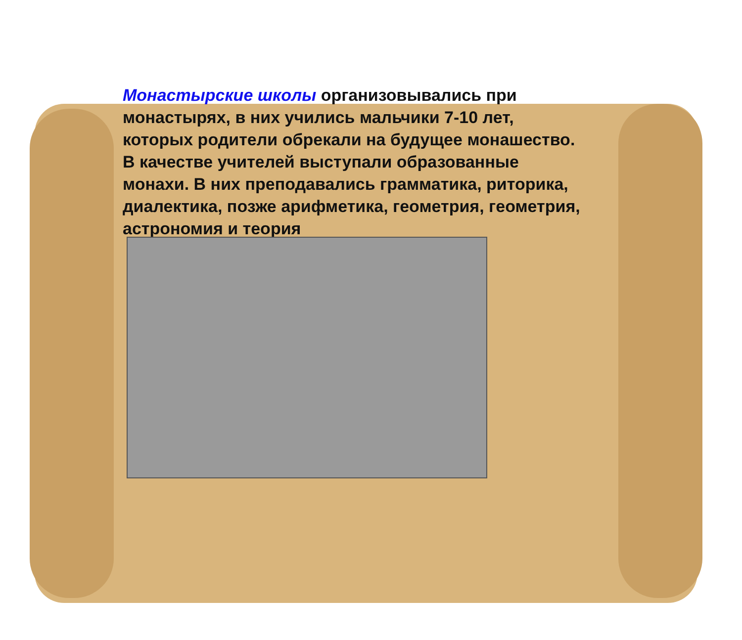Монастырские школы организовывались при монастырях, в них учились мальчики 7-10 лет, которых родители обрекали на будущее монашество. В качестве учителей выступали образованные монахи. В них преподавались грамматика, риторика, диалектика, позже арифметика, геометрия, геометрия, астрономия и теория